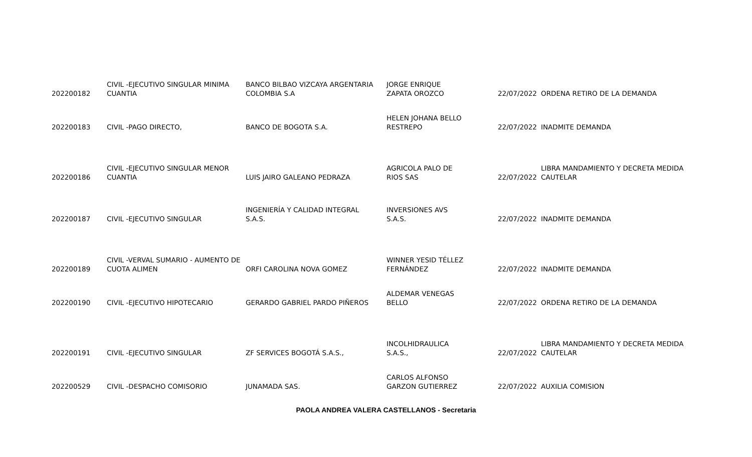| 202200182 | CIVIL -EJECUTIVO SINGULAR MINIMA CUANTIA | BANCO BILBAO VIZCAYA ARGENTARIA COLOMBIA S.A | JORGE ENRIQUE ZAPATA OROZCO | 22/07/2022 | ORDENA RETIRO DE LA DEMANDA |
| 202200183 | CIVIL -PAGO DIRECTO, | BANCO DE BOGOTA S.A. | HELEN JOHANA BELLO RESTREPO | 22/07/2022 | INADMITE DEMANDA |
| 202200186 | CIVIL -EJECUTIVO SINGULAR MENOR CUANTIA | LUIS JAIRO GALEANO PEDRAZA | AGRICOLA PALO DE RIOS SAS | 22/07/2022 | LIBRA MANDAMIENTO Y DECRETA MEDIDA CAUTELAR |
| 202200187 | CIVIL -EJECUTIVO SINGULAR | INGENIERÍA Y CALIDAD INTEGRAL S.A.S. | INVERSIONES AVS S.A.S. | 22/07/2022 | INADMITE DEMANDA |
| 202200189 | CIVIL -VERVAL SUMARIO - AUMENTO DE CUOTA ALIMEN | ORFI CAROLINA NOVA GOMEZ | WINNER YESID TÉLLEZ FERNÁNDEZ | 22/07/2022 | INADMITE DEMANDA |
| 202200190 | CIVIL -EJECUTIVO HIPOTECARIO | GERARDO GABRIEL PARDO PIÑEROS | ALDEMAR VENEGAS BELLO | 22/07/2022 | ORDENA RETIRO DE LA DEMANDA |
| 202200191 | CIVIL -EJECUTIVO SINGULAR | ZF SERVICES BOGOTÁ S.A.S., | INCOLHIDRAULICA S.A.S., | 22/07/2022 | LIBRA MANDAMIENTO Y DECRETA MEDIDA CAUTELAR |
| 202200529 | CIVIL -DESPACHO COMISORIO | JUNAMADA SAS. | CARLOS ALFONSO GARZON GUTIERREZ | 22/07/2022 | AUXILIA COMISION |
PAOLA ANDREA VALERA CASTELLANOS - Secretaria